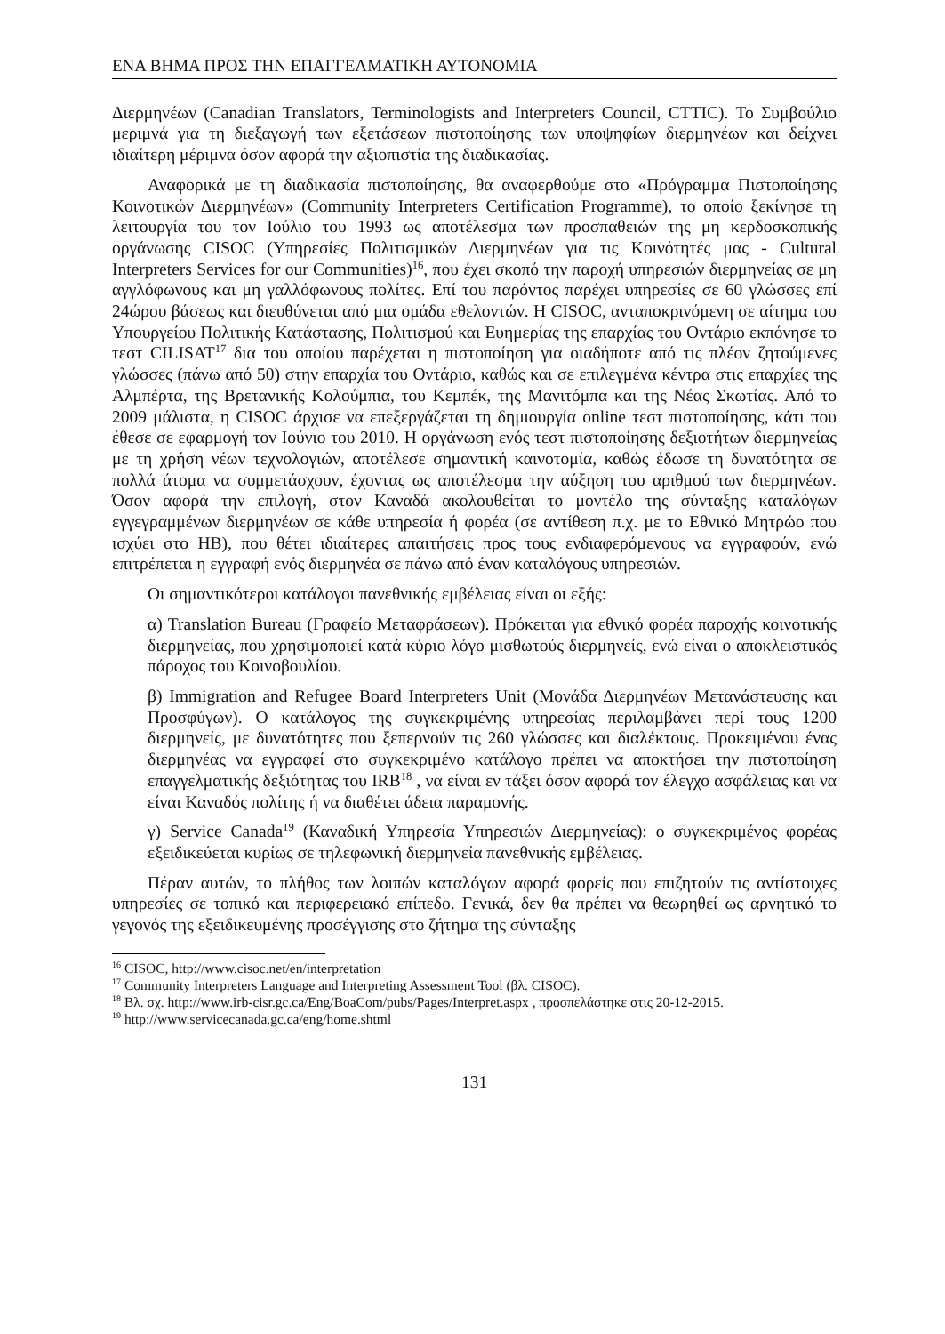ΕΝΑ ΒΗΜΑ ΠΡΟΣ ΤΗΝ ΕΠΑΓΓΕΛΜΑΤΙΚΗ ΑΥΤΟΝΟΜΙΑ
Διερμηνέων (Canadian Translators, Terminologists and Interpreters Council, CTTIC). Το Συμβούλιο μεριμνά για τη διεξαγωγή των εξετάσεων πιστοποίησης των υποψηφίων διερμηνέων και δείχνει ιδιαίτερη μέριμνα όσον αφορά την αξιοπιστία της διαδικασίας.
Αναφορικά με τη διαδικασία πιστοποίησης, θα αναφερθούμε στο «Πρόγραμμα Πιστοποίησης Κοινοτικών Διερμηνέων» (Community Interpreters Certification Programme), το οποίο ξεκίνησε τη λειτουργία του τον Ιούλιο του 1993 ως αποτέλεσμα των προσπαθειών της μη κερδοσκοπικής οργάνωσης CISOC (Υπηρεσίες Πολιτισμικών Διερμηνέων για τις Κοινότητές μας - Cultural Interpreters Services for our Communities)<sup>16</sup>, που έχει σκοπό την παροχή υπηρεσιών διερμηνείας σε μη αγγλόφωνους και μη γαλλόφωνους πολίτες. Επί του παρόντος παρέχει υπηρεσίες σε 60 γλώσσες επί 24ώρου βάσεως και διευθύνεται από μια ομάδα εθελοντών. Η CISOC, ανταποκρινόμενη σε αίτημα του Υπουργείου Πολιτικής Κατάστασης, Πολιτισμού και Ευημερίας της επαρχίας του Οντάριο εκπόνησε το τεστ CILISAT<sup>17</sup> δια του οποίου παρέχεται η πιστοποίηση για οιαδήποτε από τις πλέον ζητούμενες γλώσσες (πάνω από 50) στην επαρχία του Οντάριο, καθώς και σε επιλεγμένα κέντρα στις επαρχίες της Αλμπέρτα, της Βρετανικής Κολούμπια, του Κεμπέκ, της Μανιτόμπα και της Νέας Σκωτίας. Από το 2009 μάλιστα, η CISOC άρχισε να επεξεργάζεται τη δημιουργία online τεστ πιστοποίησης, κάτι που έθεσε σε εφαρμογή τον Ιούνιο του 2010. Η οργάνωση ενός τεστ πιστοποίησης δεξιοτήτων διερμηνείας με τη χρήση νέων τεχνολογιών, αποτέλεσε σημαντική καινοτομία, καθώς έδωσε τη δυνατότητα σε πολλά άτομα να συμμετάσχουν, έχοντας ως αποτέλεσμα την αύξηση του αριθμού των διερμηνέων. Όσον αφορά την επιλογή, στον Καναδά ακολουθείται το μοντέλο της σύνταξης καταλόγων εγγεγραμμένων διερμηνέων σε κάθε υπηρεσία ή φορέα (σε αντίθεση π.χ. με το Εθνικό Μητρώο που ισχύει στο ΗΒ), που θέτει ιδιαίτερες απαιτήσεις προς τους ενδιαφερόμενους να εγγραφούν, ενώ επιτρέπεται η εγγραφή ενός διερμηνέα σε πάνω από έναν καταλόγους υπηρεσιών.
Οι σημαντικότεροι κατάλογοι πανεθνικής εμβέλειας είναι οι εξής:
α) Translation Bureau (Γραφείο Μεταφράσεων). Πρόκειται για εθνικό φορέα παροχής κοινοτικής διερμηνείας, που χρησιμοποιεί κατά κύριο λόγο μισθωτούς διερμηνείς, ενώ είναι ο αποκλειστικός πάροχος του Κοινοβουλίου.
β) Immigration and Refugee Board Interpreters Unit (Μονάδα Διερμηνέων Μετανάστευσης και Προσφύγων). Ο κατάλογος της συγκεκριμένης υπηρεσίας περιλαμβάνει περί τους 1200 διερμηνείς, με δυνατότητες που ξεπερνούν τις 260 γλώσσες και διαλέκτους. Προκειμένου ένας διερμηνέας να εγγραφεί στο συγκεκριμένο κατάλογο πρέπει να αποκτήσει την πιστοποίηση επαγγελματικής δεξιότητας του IRB<sup>18</sup> , να είναι εν τάξει όσον αφορά τον έλεγχο ασφάλειας και να είναι Καναδός πολίτης ή να διαθέτει άδεια παραμονής.
γ) Service Canada<sup>19</sup> (Καναδική Υπηρεσία Υπηρεσιών Διερμηνείας): ο συγκεκριμένος φορέας εξειδικεύεται κυρίως σε τηλεφωνική διερμηνεία πανεθνικής εμβέλειας.
Πέραν αυτών, το πλήθος των λοιπών καταλόγων αφορά φορείς που επιζητούν τις αντίστοιχες υπηρεσίες σε τοπικό και περιφερειακό επίπεδο. Γενικά, δεν θα πρέπει να θεωρηθεί ως αρνητικό το γεγονός της εξειδικευμένης προσέγγισης στο ζήτημα της σύνταξης
<sup>16</sup> CISOC, http://www.cisoc.net/en/interpretation
<sup>17</sup> Community Interpreters Language and Interpreting Assessment Tool (βλ. CISOC).
<sup>18</sup> Βλ. σχ. http://www.irb-cisr.gc.ca/Eng/BoaCom/pubs/Pages/Interpret.aspx , προσπελάστηκε στις 20-12-2015.
<sup>19</sup> http://www.servicecanada.gc.ca/eng/home.shtml
131